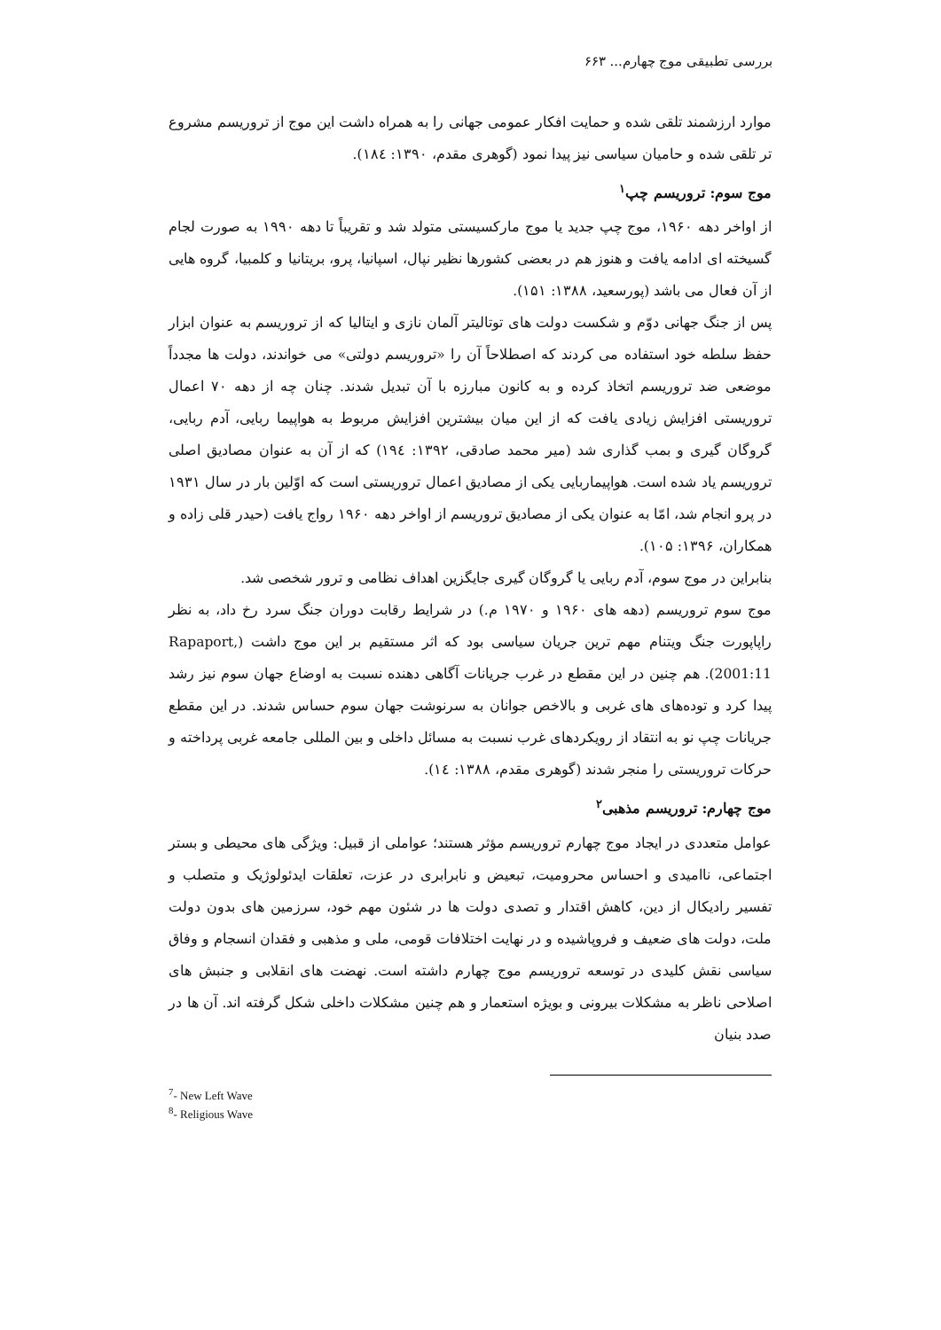بررسی تطبیقی موج چهارم... ۶۶۳
موارد ارزشمند تلقی شده و حمایت افکار عمومی جهانی را به همراه داشت این موج از تروریسم مشروع تر تلقی شده و حامیان سیاسی نیز پیدا نمود (گوهری مقدم، ۱۳۹۰: ۱۸٤).
موج سوم: تروریسم چپ<sup>۱</sup>
از اواخر دهه ۱۹۶۰، موج چپ جدید یا موج مارکسیستی متولد شد و تقریباً تا دهه ۱۹۹۰ به صورت لجام گسیخته ای ادامه یافت و هنوز هم در بعضی کشورها نظیر نپال، اسپانیا، پرو، بریتانیا و کلمبیا، گروه هایی از آن فعال می باشد (پورسعید، ۱۳۸۸: ۱۵۱).
پس از جنگ جهانی دوّم و شکست دولت های توتالیتر آلمان نازی و ایتالیا که از تروریسم به عنوان ابزار حفظ سلطه خود استفاده می کردند که اصطلاحاً آن را «تروریسم دولتی» می خواندند، دولت ها مجدداً موضعی ضد تروریسم اتخاذ کرده و به کانون مبارزه با آن تبدیل شدند. چنان چه از دهه ۷۰ اعمال تروریستی افزایش زیادی یافت که از این میان بیشترین افزایش مربوط به هواپیما ربایی، آدم ربایی، گروگان گیری و بمب گذاری شد (میر محمد صادقی، ۱۳۹۲: ۱۹٤) که از آن به عنوان مصادیق اصلی تروریسم یاد شده است. هواپیماربایی یکی از مصادیق اعمال تروریستی است که اوّلین بار در سال ۱۹۳۱ در پرو انجام شد، امّا به عنوان یکی از مصادیق تروریسم از اواخر دهه ۱۹۶۰ رواج یافت (حیدر قلی زاده و همکاران، ۱۳۹۶: ۱۰۵).
بنابراین در موج سوم، آدم ربایی یا گروگان گیری جایگزین اهداف نظامی و ترور شخصی شد.
موج سوم تروریسم (دهه های ۱۹۶۰ و ۱۹۷۰ م.) در شرایط رقابت دوران جنگ سرد رخ داد، به نظر راپاپورت جنگ ویتنام مهم ترین جریان سیاسی بود که اثر مستقیم بر این موج داشت (Rapaport, 2001:11). هم چنین در این مقطع در غرب جریانات آگاهی دهنده نسبت به اوضاع جهان سوم نیز رشد پیدا کرد و توده‌های های غربی و بالاخص جوانان به سرنوشت جهان سوم حساس شدند. در این مقطع جریانات چپ نو به انتقاد از رویکردهای غرب نسبت به مسائل داخلی و بین المللی جامعه غربی پرداخته و حرکات تروریستی را منجر شدند (گوهری مقدم، ۱۳۸۸: ۱٤).
موج چهارم: تروریسم مذهبی<sup>۲</sup>
عوامل متعددی در ایجاد موج چهارم تروریسم مؤثر هستند؛ عواملی از قبیل: ویژگی های محیطی و بستر اجتماعی، ناامیدی و احساس محرومیت، تبعیض و نابرابری در عزت، تعلقات ایدئولوژیک و متصلب و تفسیر رادیکال از دین، کاهش اقتدار و تصدی دولت ها در شئون مهم خود، سرزمین های بدون دولت ملت، دولت های ضعیف و فروپاشیده و در نهایت اختلافات قومی، ملی و مذهبی و فقدان انسجام و وفاق سیاسی نقش کلیدی در توسعه تروریسم موج چهارم داشته است. نهضت های انقلابی و جنبش های اصلاحی ناظر به مشکلات بیرونی و بویژه استعمار و هم چنین مشکلات داخلی شکل گرفته اند. آن ها در صدد بنیان
<sup>7</sup>- New Left Wave
<sup>8</sup>- Religious Wave